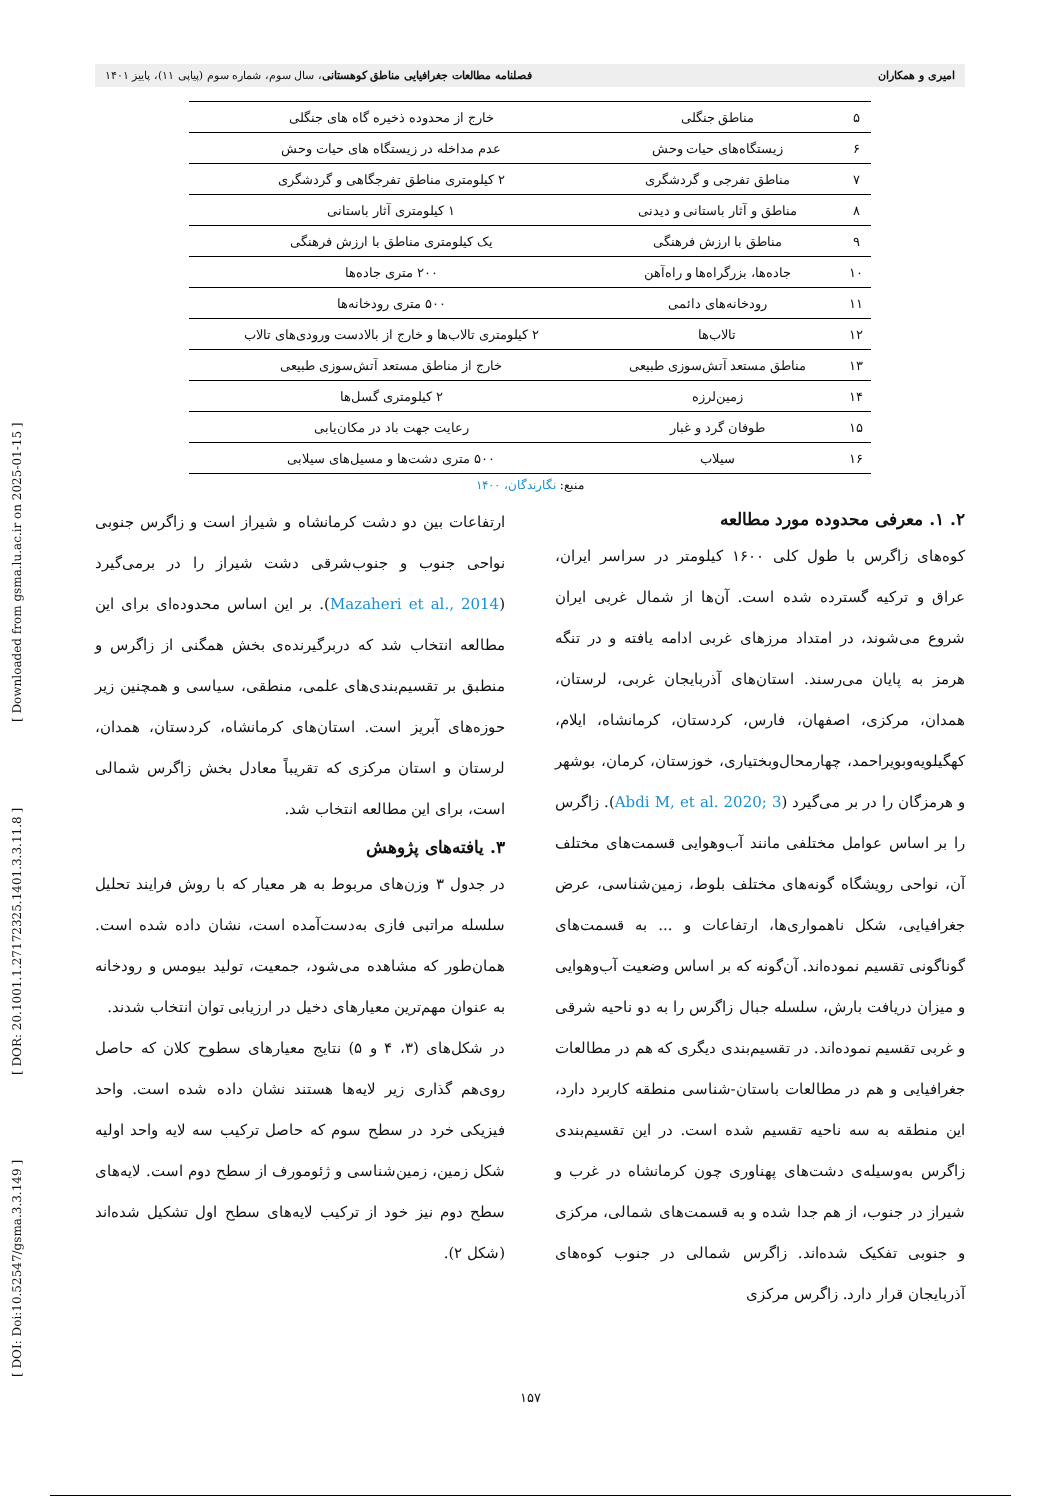امیری و همکاران فصلنامه مطالعات جغرافیایی مناطق کوهستانی، سال سوم، شماره سوم (پیاپی ۱۱)، پاییز ۱۴۰۱
| ۵ | مناطق جنگلی | خارج از محدوده ذخیره گاه های جنگلی |
| ۶ | زیستگاه‌های حیات وحش | عدم مداخله در زیستگاه های حیات وحش |
| ۷ | مناطق تفرجی و گردشگری | ۲ کیلومتری مناطق تفرجگاهی و گردشگری |
| ۸ | مناطق و آثار باستانی و دیدنی | ۱ کیلومتری آثار باستانی |
| ۹ | مناطق با ارزش فرهنگی | یک کیلومتری مناطق با ارزش فرهنگی |
| ۱۰ | جاده‌ها، بزرگراه‌ها و راه‌آهن | ۲۰۰ متری جاده‌ها |
| ۱۱ | رودخانه‌های دائمی | ۵۰۰ متری رودخانه‌ها |
| ۱۲ | تالاب‌ها | ۲ کیلومتری تالاب‌ها و خارج از بالادست ورودی‌های تالاب |
| ۱۳ | مناطق مستعد آتش‌سوزی طبیعی | خارج از مناطق مستعد آتش‌سوزی طبیعی |
| ۱۴ | زمین‌لرزه | ۲ کیلومتری گسل‌ها |
| ۱۵ | طوفان گرد و غبار | رعایت جهت باد در مکان‌یابی |
| ۱۶ | سیلاب | ۵۰۰ متری دشت‌ها و مسیل‌های سیلابی |
منبع: نگارندگان، ۱۴۰۰
۲. ۱. معرفی محدوده مورد مطالعه
کوه‌های زاگرس با طول کلی ۱۶۰۰ کیلومتر در سراسر ایران، عراق و ترکیه گسترده شده است. آن‌ها از شمال غربی ایران شروع می‌شوند، در امتداد مرزهای غربی ادامه یافته و در تنگه هرمز به پایان می‌رسند. استان‌های آذربایجان غربی، لرستان، همدان، مرکزی، اصفهان، فارس، کردستان، کرمانشاه، ایلام، کهگیلویه‌وبویراحمد، چهارمحال‌وبختیاری، خوزستان، کرمان، بوشهر و هرمزگان را در بر می‌گیرد (Abdi M, et al. 2020; 3). زاگرس را بر اساس عوامل مختلفی مانند آب‌وهوایی قسمت‌های مختلف آن، نواحی رویشگاه گونه‌های مختلف بلوط، زمین‌شناسی، عرض جغرافیایی، شکل ناهمواری‌ها، ارتفاعات و ... به قسمت‌های گوناگونی تقسیم نموده‌اند. آن‌گونه که بر اساس وضعیت آب‌وهوایی و میزان دریافت بارش، سلسله جبال زاگرس را به دو ناحیه شرقی و غربی تقسیم نموده‌اند. در تقسیم‌بندی دیگری که هم در مطالعات جغرافیایی و هم در مطالعات باستان-شناسی منطقه کاربرد دارد، این منطقه به سه ناحیه تقسیم شده است. در این تقسیم‌بندی زاگرس به‌وسیله‌ی دشت‌های پهناوری چون کرمانشاه در غرب و شیراز در جنوب، از هم جدا شده و به قسمت‌های شمالی، مرکزی و جنوبی تفکیک شده‌اند. زاگرس شمالی در جنوب کوه‌های آذربایجان قرار دارد. زاگرس مرکزی
ارتفاعات بین دو دشت کرمانشاه و شیراز است و زاگرس جنوبی نواحی جنوب و جنوب‌شرقی دشت شیراز را در برمی‌گیرد (Mazaheri et al., 2014). بر این اساس محدوده‌ای برای این مطالعه انتخاب شد که دربرگیرنده‌ی بخش همگنی از زاگرس و منطبق بر تقسیم‌بندی‌های علمی، منطقی، سیاسی و همچنین زیر حوزه‌های آبریز است. استان‌های کرمانشاه، کردستان، همدان، لرستان و استان مرکزی که تقریباً معادل بخش زاگرس شمالی است، برای این مطالعه انتخاب شد.
۳. یافته‌های پژوهش
در جدول ۳ وزن‌های مربوط به هر معیار که با روش فرایند تحلیل سلسله مراتبی فازی به‌دست‌آمده است، نشان داده شده است. همان‌طور که مشاهده می‌شود، جمعیت، تولید بیومس و رودخانه به عنوان مهم‌ترین معیارهای دخیل در ارزیابی توان انتخاب شدند.
در شکل‌های (۳، ۴ و ۵) نتایج معیارهای سطوح کلان که حاصل روی‌هم گذاری زیر لایه‌ها هستند نشان داده شده است. واحد فیزیکی خرد در سطح سوم که حاصل ترکیب سه لایه واحد اولیه شکل زمین، زمین‌شناسی و ژئومورف از سطح دوم است. لایه‌های سطح دوم نیز خود از ترکیب لایه‌های سطح اول تشکیل شده‌اند (شکل ۲).
[ DOI: Doi:10.52547/gsma.3.3.149 ] [ DOR: 20.1001.1.27172325.1401.3.3.11.8 ] [ Downloaded from gsma.lu.ac.ir on 2025-01-15 ]
۱۵۷